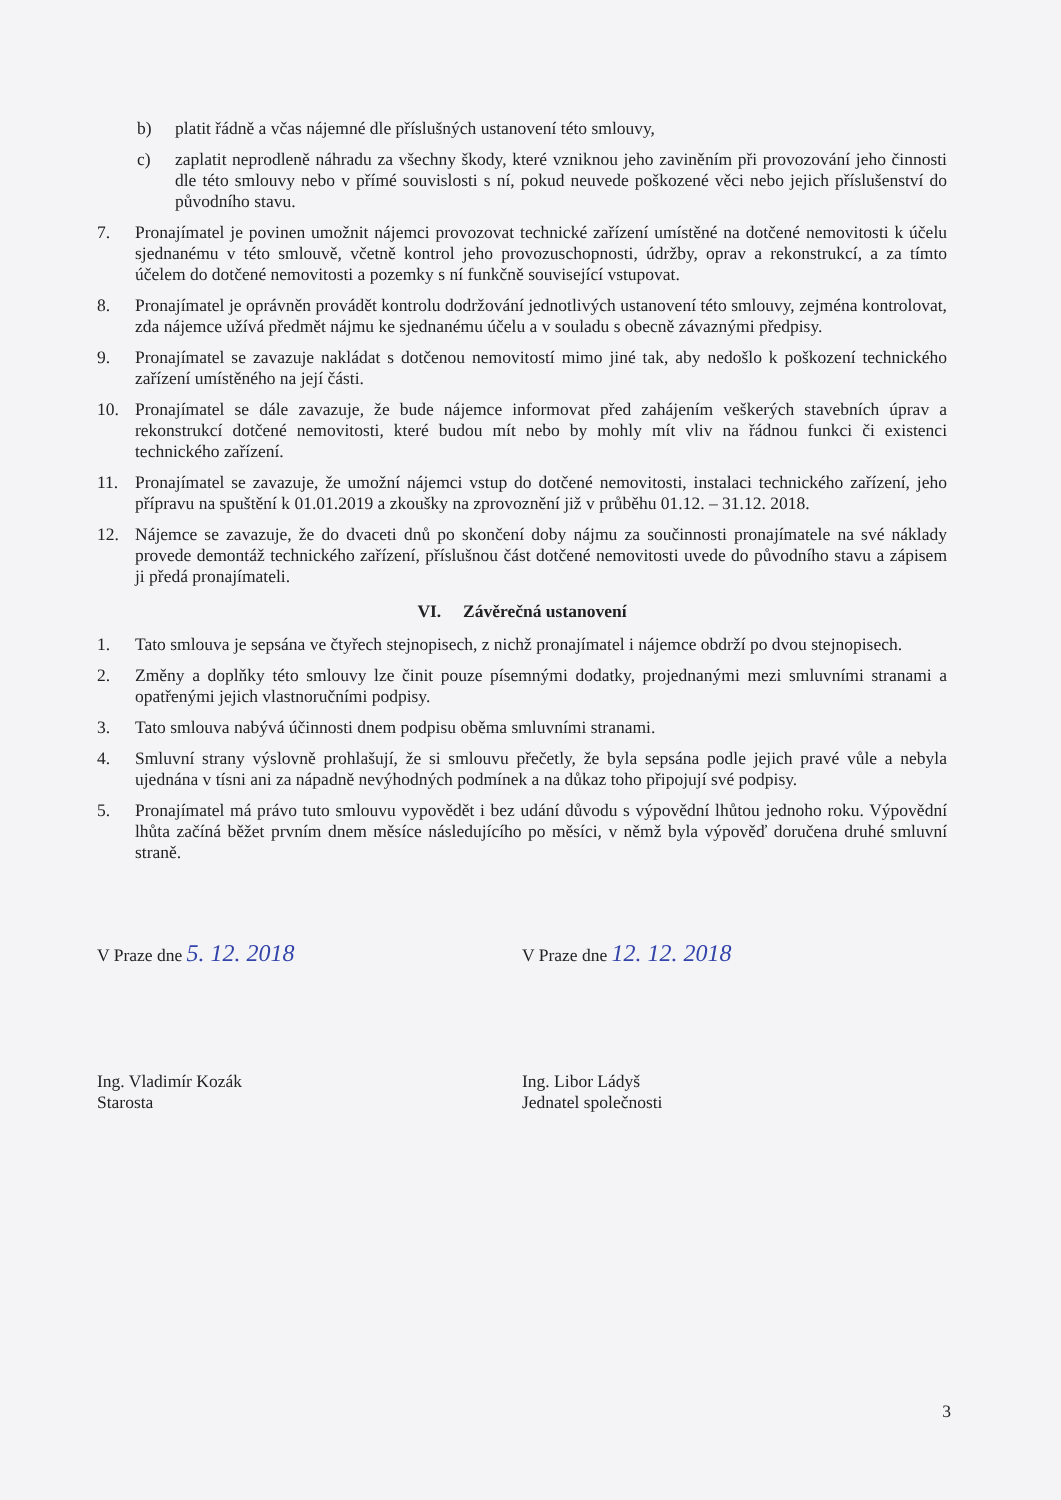b) platit řádně a včas nájemné dle příslušných ustanovení této smlouvy,
c) zaplatit neprodleně náhradu za všechny škody, které vzniknou jeho zaviněním při provozování jeho činnosti dle této smlouvy nebo v přímé souvislosti s ní, pokud neuvede poškozené věci nebo jejich příslušenství do původního stavu.
7. Pronajímatel je povinen umožnit nájemci provozovat technické zařízení umístěné na dotčené nemovitosti k účelu sjednanému v této smlouvě, včetně kontrol jeho provozuschopnosti, údržby, oprav a rekonstrukcí, a za tímto účelem do dotčené nemovitosti a pozemky s ní funkčně související vstupovat.
8. Pronajímatel je oprávněn provádět kontrolu dodržování jednotlivých ustanovení této smlouvy, zejména kontrolovat, zda nájemce užívá předmět nájmu ke sjednanému účelu a v souladu s obecně závaznými předpisy.
9. Pronajímatel se zavazuje nakládat s dotčenou nemovitostí mimo jiné tak, aby nedošlo k poškození technického zařízení umístěného na její části.
10. Pronajímatel se dále zavazuje, že bude nájemce informovat před zahájením veškerých stavebních úprav a rekonstrukcí dotčené nemovitosti, které budou mít nebo by mohly mít vliv na řádnou funkci či existenci technického zařízení.
11. Pronajímatel se zavazuje, že umožní nájemci vstup do dotčené nemovitosti, instalaci technického zařízení, jeho přípravu na spuštění k 01.01.2019 a zkoušky na zprovoznění již v průběhu 01.12. – 31.12. 2018.
12. Nájemce se zavazuje, že do dvaceti dnů po skončení doby nájmu za součinnosti pronajímatele na své náklady provede demontáž technického zařízení, příslušnou část dotčené nemovitosti uvede do původního stavu a zápisem ji předá pronajímateli.
VI. Závěrečná ustanovení
1. Tato smlouva je sepsána ve čtyřech stejnopisech, z nichž pronajímatel i nájemce obdrží po dvou stejnopisech.
2. Změny a doplňky této smlouvy lze činit pouze písemnými dodatky, projednanými mezi smluvními stranami a opatřenými jejich vlastnoručními podpisy.
3. Tato smlouva nabývá účinnosti dnem podpisu oběma smluvními stranami.
4. Smluvní strany výslovně prohlašují, že si smlouvu přečetly, že byla sepsána podle jejich pravé vůle a nebyla ujednána v tísni ani za nápadně nevýhodných podmínek a na důkaz toho připojují své podpisy.
5. Pronajímatel má právo tuto smlouvu vypovědět i bez udání důvodu s výpovědní lhůtou jednoho roku. Výpovědní lhůta začíná běžet prvním dnem měsíce následujícího po měsíci, v němž byla výpověď doručena druhé smluvní straně.
V Praze dne 5. 12. 2018
Ing. Vladimír Kozák
Starosta
V Praze dne 12. 12. 2018
Ing. Libor Ládyš
Jednatel společnosti
3